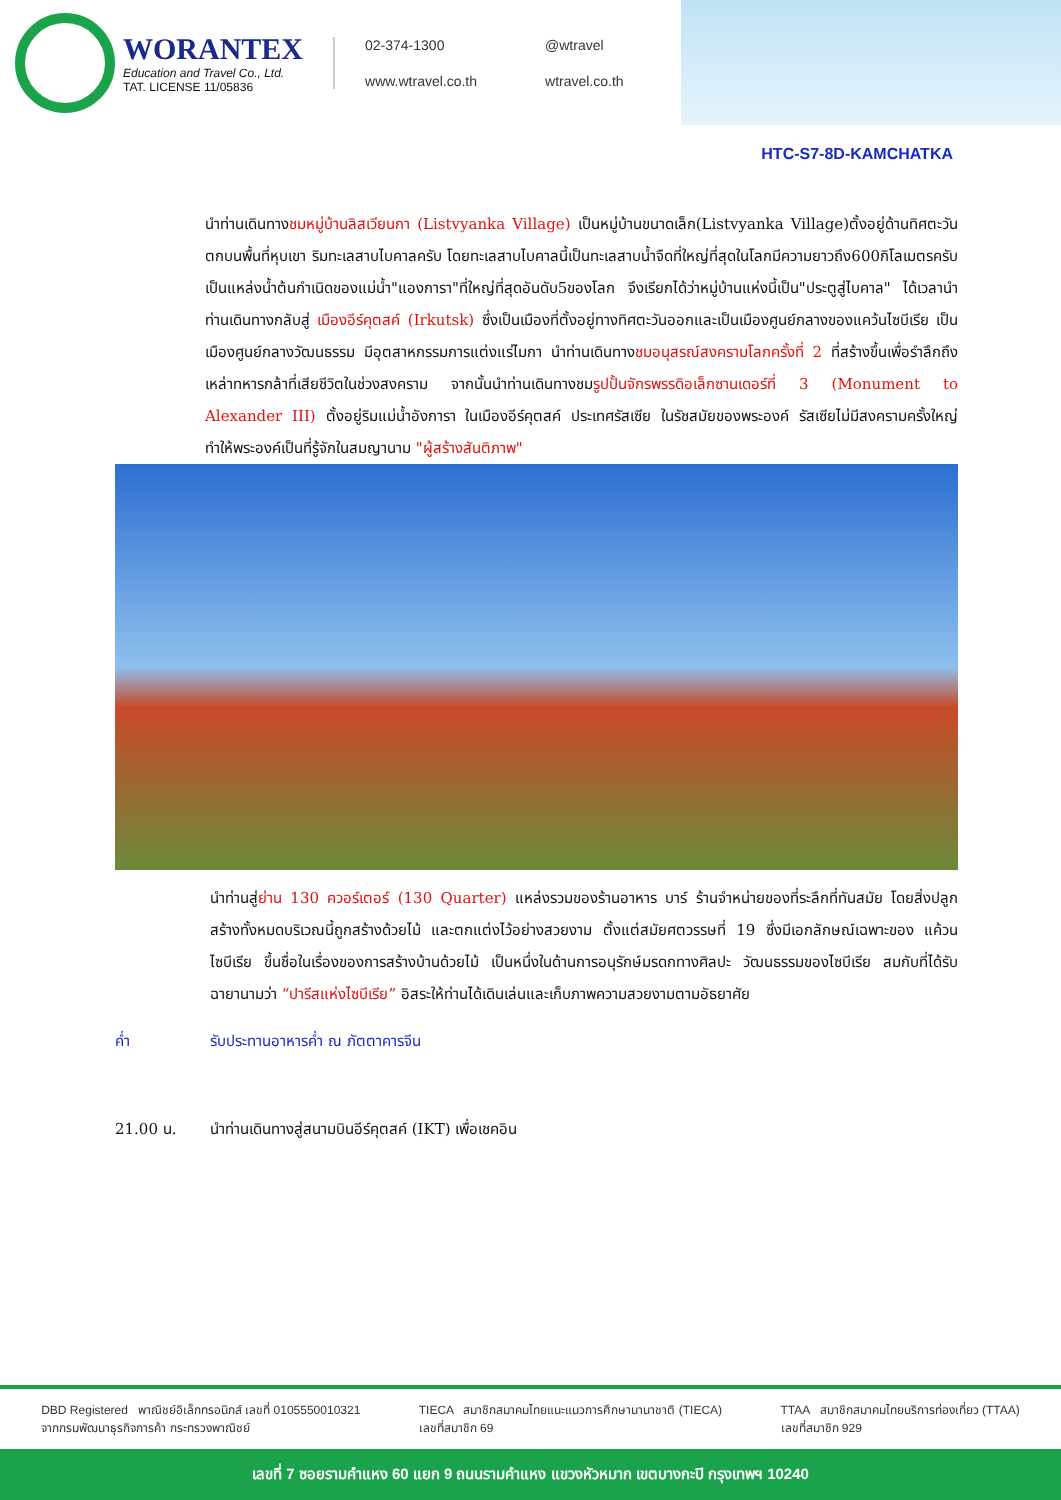WORANTEX
Education and Travel Co., Ltd.
TAT. LICENSE 11/05836
02-374-1300 @wtravel www.wtravel.co.th wtravel.co.th
HTC-S7-8D-KAMCHATKA
นำท่านเดินทางชมหมู่บ้านลิสเวียนกา (Listvyanka Village) เป็นหมู่บ้านขนาดเล็ก(Listvyanka Village)ตั้งอยู่ด้านทิศตะวันตกบนพื้นที่หุบเขา ริมทะเลสาบไบคาลครับ โดยทะเลสาบไบคาลนี้เป็นทะเลสาบน้ำจืดที่ใหญ่ที่สุดในโลกมีความยาวถึง600กิโลเมตรครับเป็นแหล่งน้ำต้นกำเนิดของแม่น้ำ"แองการา"ที่ใหญ่ที่สุดอันดับ5ของโลก จึงเรียกได้ว่าหมู่บ้านแห่งนี้เป็น"ประตูสู่ไบคาล" ได้เวลานำท่านเดินทางกลับสู่ เมืองอีร์คุตสค์ (Irkutsk) ซึ่งเป็นเมืองที่ตั้งอยู่ทางทิศตะวันออกและเป็นเมืองศูนย์กลางของแคว้นไซบีเรีย เป็นเมืองศูนย์กลางวัฒนธรรม มีอุตสาหกรรมการแต่งแร่ไมกา นำท่านเดินทางชมอนุสรณ์สงครามโลกครั้งที่ 2 ที่สร้างขึ้นเพื่อรำลึกถึงเหล่าทหารกล้าที่เสียชีวิตในช่วงสงคราม จากนั้นนำท่านเดินทางชมรูปปั้นจักรพรรดิอเล็กซานเดอร์ที่ 3 (Monument to Alexander III) ตั้งอยู่ริมแม่น้ำอังการา ในเมืองอีร์คุตสค์ ประเทศรัสเซีย ในรัชสมัยของพระองค์ รัสเซียไม่มีสงครามครั้งใหญ่ ทำให้พระองค์เป็นที่รู้จักในสมญานาม "ผู้สร้างสันติภาพ"
นำท่านสู่ย่าน 130 ควอร์เตอร์ (130 Quarter) แหล่งรวมของร้านอาหาร บาร์ ร้านจำหน่ายของที่ระลึกที่ทันสมัย โดยสิ่งปลูกสร้างทั้งหมดบริเวณนี้ถูกสร้างด้วยไม้ และตกแต่งไว้อย่างสวยงาม ตั้งแต่สมัยศตวรรษที่ 19 ซึ่งมีเอกลักษณ์เฉพาะของ แค้วนไซบีเรีย ขึ้นชื่อในเรื่องของการสร้างบ้านด้วยไม้ เป็นหนึ่งในด้านการอนุรักษ์มรดกทางศิลปะ วัฒนธรรมของไซบีเรีย สมกับที่ได้รับฉายานามว่า “ปารีสแห่งไซบีเรีย” อิสระให้ท่านได้เดินเล่นและเก็บภาพความสวยงามตามอัธยาศัย
ค่ำ รับประทานอาหารค่ำ ณ ภัตตาคารจีน
21.00 น. นำท่านเดินทางสู่สนามบินอีร์คุตสค์ (IKT) เพื่อเชคอิน
DBD Registered พาณิชย์อิเล็กทรอนิกส์ เลขที่ 0105550010321
จากกรมพัฒนาธุรกิจการค้า กระทรวงพาณิชย์
TIECA สมาชิกสมาคมไทยแนะแนวการศึกษานานาชาติ (TIECA)
เลขที่สมาชิก 69
TTAA สมาชิกสมาคมไทยบริการท่องเที่ยว (TTAA)
เลขที่สมาชิก 929
เลขที่ 7 ซอยรามคำแหง 60 แยก 9 ถนนรามคำแหง แขวงหัวหมาก เขตบางกะปิ กรุงเทพฯ 10240